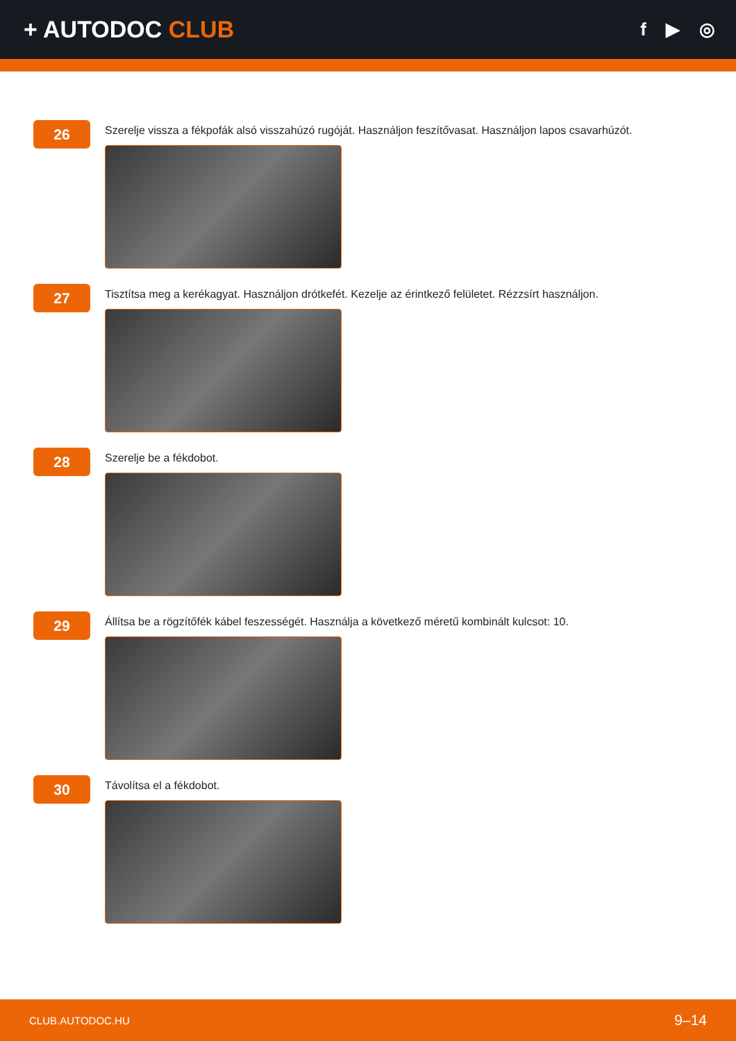+ AUTODOC CLUB
f ▶ ◎
26
Szerelje vissza a fékpofák alsó visszahúzó rugóját. Használjon feszítővasat. Használjon lapos csavarhúzót.
27
Tisztítsa meg a kerékagyat. Használjon drótkefét. Kezelje az érintkező felületet. Rézzsírt használjon.
28
Szerelje be a fékdobot.
29
Állítsa be a rögzítőfék kábel feszességét. Használja a következő méretű kombinált kulcsot: 10.
30
Távolítsa el a fékdobot.
CLUB.AUTODOC.HU 9–14